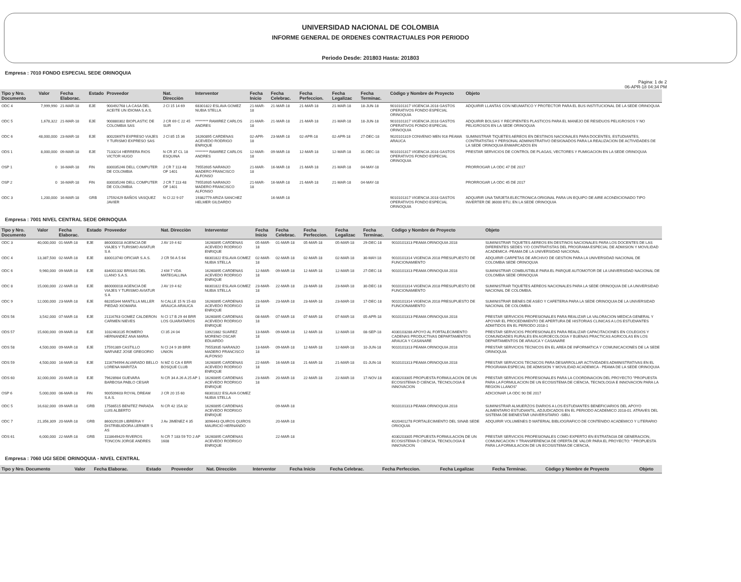UNIVERSIDAD NACIONAL DE COLOMBIA
INFORME GENERAL DE ORDENES CONTRACTUALES POR PERIODO
Periodo Desde: 201803 Hasta: 201803
Empresa : 7010 FONDO ESPECIAL SEDE ORINOQUIA
Pàgina: 1 de 2
06-APR-18 04:34 PM
| Tipo y Nro. Documento | Valor | Fecha Elaborac. | Estado | Proveedor | Nat. Direcciòn | Interventor | Fecha Inicio | Fecha Celebrac. | Fecha Perfeccion. | Fecha Legalizac | Fecha Terminac. | Còdigo y Nombre de Proyecto | Objeto |
| --- | --- | --- | --- | --- | --- | --- | --- | --- | --- | --- | --- | --- | --- |
| ODC 4 | 7,999,990 | 21-MAR-18 | EJE | 900492768 LA CASA DEL ACEITE UN IDIOMA S.A.S. | J Cl 15 14 69 | 68301822 ESLAVA GOMEZ NUBIA STELLA | 21-MAR-18 | 21-MAR-18 | 21-MAR-18 | 21-MAR-18 | 18-JUN-18 | 9010101317 VIGENCIA 2018 GASTOS OPERATIVOS FONDO ESPECIAL ORINOQUIA | ADQUIRIR LLANTAS CON NEUMATICO Y PROTECTOR PARA EL BUS INSTITUCIONAL DE LA SEDE ORINOQUIA |
| ODC 5 | 1,678,322 | 21-MAR-18 | EJE | 900880302 BIOPLASTIC DE COLOMBIA SAS | J CR 69 C 22 45 SUR | ********* RAMIREZ CARLOS ANDRES | 21-MAR-18 | 21-MAR-18 | 21-MAR-18 | 21-MAR-18 | 18-JUN-18 | 9010101317 VIGENCIA 2018 GASTOS OPERATIVOS FONDO ESPECIAL ORINOQUIA | ADQUIRIR BOLSAS Y RECIPIENTES PLASTICOS PARA EL MANEJO DE RESIDUOS PELIGROSOS Y NO PELIGROSOS EN LA SEDE ORINOQUIA |
| ODC 6 | 48,000,000 | 23-MAR-18 | EJE | 800206979 EXPRESO VIAJES Y TURISMO EXPRESO SAS | J Cl 85 15 36 | 16260895 CARDENAS ACEVEDO RODRIGO ENRIQUE | 02-APR-18 | 23-MAR-18 | 02-APR-18 | 02-APR-18 | 27-DEC-18 | 9020101319 CONVENIO MEN 916 PEAMA ARAUCA | SUMINISTRAR TIQUETES AEREOS EN DESTINOS NACIONALES PARA DOCENTES, ESTUDIANTES, CONTRATISTAS Y PERSONAL ADMINISTRATIVO DESIGNADOS PARA LA REALIZACION DE ACTIVIDADES DE LA SEDE ORINOQUIA ENMARCADOS EN |
| ODS 1 | 8,000,000 | 09-MAR-18 | EJE | 7133214 HERRERA RIOS VICTOR HUGO | N CR 37 CL 18 ESQUINA | ********* RAMIREZ CARLOS ANDRES | 12-MAR-18 | 09-MAR-18 | 12-MAR-18 | 12-MAR-18 | 31-DEC-18 | 9010101317 VIGENCIA 2018 GASTOS OPERATIVOS FONDO ESPECIAL ORINOQUIA | PRESTAR SERVICIOS DE CONTROL DE PLAGAS, VECTORES Y FUMIGACION EN LA SEDE ORINOQUIA |
| OSP 1 | 0 | 16-MAR-18 | FIN | 830035246 DELL COMPUTER DE COLOMBIA | J CR 7 113 48 OF 1401 | 79553935 NARANJO MADERO FRANCISCO ALFONSO | 21-MAR-18 | 16-MAR-18 | 21-MAR-18 | 21-MAR-18 | 04-MAY-18 | | PRORROGAR LA ODC 47 DE 2017 |
| OSP 2 | 0 | 16-MAR-18 | FIN | 830035246 DELL COMPUTER DE COLOMBIA | J CR 7 113 48 OF 1401 | 79553935 NARANJO MADERO FRANCISCO ALFONSO | 21-MAR-18 | 16-MAR-18 | 21-MAR-18 | 21-MAR-18 | 04-MAY-18 | | PRORROGAR LA ODC 45 DE 2017 |
| ODC 3 | 1,200,000 | 16-MAR-18 | GRB | 17592429 BAÑOS VASQUEZ JAVIER | N Cl 22 9 07 | 19382779 ARIZA SANCHEZ HELMER GILDARDO | | 16-MAR-18 | | | | 9010101317 VIGENCIA 2018 GASTOS OPERATIVOS FONDO ESPECIAL ORINOQUIA | ADQUIRIR UNA TARJETA ELECTRONICA ORIGINAL PARA UN EQUIPO DE AIRE ACONDICIONADO TIPO INVERTER DE 36000 BTU, EN LA SEDE ORINOQUIA |
Empresa : 7001 NIVEL CENTRAL SEDE ORINOQUIA
| Tipo y Nro. Documento | Valor | Fecha Elaborac. | Estado | Proveedor | Nat. Direcciòn | Interventor | Fecha Inicio | Fecha Celebrac. | Fecha Perfeccion. | Fecha Legalizac | Fecha Terminac. | Còdigo y Nombre de Proyecto | Objeto |
| --- | --- | --- | --- | --- | --- | --- | --- | --- | --- | --- | --- | --- | --- |
| ODC 3 | 40,000,000 | 01-MAR-18 | EJE | 860000018 AGENCIA DE VIAJES Y TURISMO AVIATUR S A | J AV 19 4 62 | 16260895 CARDENAS ACEVEDO RODRIGO ENRIQUE | 05-MAR-18 | 01-MAR-18 | 05-MAR-18 | 05-MAR-18 | 29-DEC-18 | 9010101313 PEAMA ORINOQUIA 2018 | SUMINISTRAR TIQUETES AEREOS EN DESTINOS NACIONALES PARA LOS DOCENTES DE LAS DIFERENTES SEDES Y/O CONTRATISTAS DEL PROGRAMA ESPECIAL DE ADMISION Y MOVILIDAD ACADEMICA -PEAMA DE LA UNIVERSIDAD NACIONAL |
| ODC 4 | 13,387,500 | 02-MAR-18 | EJE | 830013740 OFICIAR S.A.S. | J CR 56 A 5 64 | 68301822 ESLAVA GOMEZ NUBIA STELLA | 02-MAR-18 | 02-MAR-18 | 02-MAR-18 | 02-MAR-18 | 30-MAY-18 | 9010101314 VIGENCIA 2018 PRESUPUESTO DE FUNCIONAMIENTO | ADQUIRIR CARPETAS DE ARCHIVO DE GESTION PARA LA UNIVERSIDAD NACIONAL DE COLOMBIA SEDE ORINOQUIA |
| ODC 6 | 9,960,000 | 09-MAR-18 | EJE | 834001332 BRISAS DEL LLANO S.A.S. | J KM 7 VDA MATEGALLINA | 16260895 CARDENAS ACEVEDO RODRIGO ENRIQUE | 12-MAR-18 | 09-MAR-18 | 12-MAR-18 | 12-MAR-18 | 27-DEC-18 | 9010101313 PEAMA ORINOQUIA 2018 | SUMINISTRAR COMBUSTIBLE PARA EL PARQUE AUTOMOTOR DE LA UNIVERSIDAD NACIONAL DE COLOMBIA SEDE ORINOQUIA |
| ODC 8 | 15,000,000 | 22-MAR-18 | EJE | 860000018 AGENCIA DE VIAJES Y TURISMO AVIATUR S A | J AV 19 4 62 | 68301822 ESLAVA GOMEZ NUBIA STELLA | 23-MAR-18 | 22-MAR-18 | 23-MAR-18 | 23-MAR-18 | 30-DEC-18 | 9010101314 VIGENCIA 2018 PRESUPUESTO DE FUNCIONAMIENTO | SUMINISTRAR TIQUETES AEREOS NACIONALES PARA LA SEDE ORINOQUIA DE LA UNIVERSIDAD NACIONAL DE COLOMBIA. |
| ODC 9 | 12,000,000 | 23-MAR-18 | EJE | 68285344 MANTILLA MILLER PIEDAD XIOMARA | N CALLE 15 N 15-83 ARAUCA-ARAUCA | 16260895 CARDENAS ACEVEDO RODRIGO ENRIQUE | 23-MAR-18 | 23-MAR-18 | 23-MAR-18 | 23-MAR-18 | 17-DEC-18 | 9010101314 VIGENCIA 2018 PRESUPUESTO DE FUNCIONAMIENTO | SUMINISTRAR BIENES DE ASEO Y CAFETERIA PARA LA SEDE ORINOQUIA DE LA UNIVERSIDAD NACIONAL DE COLOMBIA |
| ODS 56 | 3,542,000 | 07-MAR-18 | EJE | 21116763 GOMEZ CALDERON CARMEN NIEVES | N Cl 17 B 29 44 BRR LOS GUARATAROS | 16260895 CARDENAS ACEVEDO RODRIGO ENRIQUE | 08-MAR-18 | 07-MAR-18 | 07-MAR-18 | 07-MAR-18 | 05-APR-18 | 9010101313 PEAMA ORINOQUIA 2018 | PRESTAR SERVICIOS PROFESIONALES PARA REALIZAR LA VALORACION MEDICA GENERAL Y APOYAR EL PROCEDIMIENTO DE APERTURA DE HISTORIAS CLINICAS A LOS ESTUDIANTES ADMITIDOS EN EL PERIODO 2018-1 |
| ODS 57 | 15,600,000 | 09-MAR-18 | EJE | 1032463135 ROMERO HERNANDEZ ANA MARIA | Cl 35 24 04 | 13921882 SUAREZ MORENO OSCAR EDUARDO | 13-MAR-18 | 09-MAR-18 | 12-MAR-18 | 12-MAR-18 | 08-SEP-18 | 4030103288 APOYO AL FORTALECIMIENTO CADENAS PRODUCTIVAS DEPARTAMENTOS ARAUCA Y CASANARE | PRESTAR SERVICIOS PROFESIONALES PARA REALIZAR CAPACITACIONES EN COLEGIOS Y COMUNIDADES RURALES EN AGROECOLOGIA Y BUENAS PRACTICAS AGRICOLAS EN LOS DEPARTAMENTOS DE ARAUCA Y CASANARE |
| ODS 58 | 4,500,000 | 09-MAR-18 | EJE | 17591389 CASTILLO NARVAEZ JOSE GREGORIO | N Cl 24 9 39 BRR UNION | 79553935 NARANJO MADERO FRANCISCO ALFONSO | 13-MAR-18 | 09-MAR-18 | 12-MAR-18 | 12-MAR-18 | 10-JUN-18 | 9010101313 PEAMA ORINOQUIA 2018 | PRESTAR SERVICIOS TECNICOS EN EL AREA DE INFORMATICA Y COMUNICACIONES DE LA SEDE ORINOQUIA |
| ODS 59 | 4,500,000 | 16-MAR-18 | EJE | 1116794994 ALVARADO BELLO LORENA MARITZA | N MZ G CA 4 BRR BOSQUE CLUB | 16260895 CARDENAS ACEVEDO RODRIGO ENRIQUE | 22-MAR-18 | 16-MAR-18 | 21-MAR-18 | 21-MAR-18 | 01-JUN-18 | 9010101313 PEAMA ORINOQUIA 2018 | PRESTAR SERVICIOS TECNICOS PARA DESARROLLAR ACTIVIDADES ADMINISTRATIVAS EN EL PROGRAMA ESPECIAL DE ADMISION Y MOVILIDAD ACADEMICA - PEAMA DE LA SEDE ORINOQUIA |
| ODS 60 | 32,000,000 | 20-MAR-18 | EJE | 79628984 GUEVARA BARBOSA PABLO CESAR | N CR 34 A 26 A 25 AP 1 | 16260895 CARDENAS ACEVEDO RODRIGO ENRIQUE | 23-MAR-18 | 20-MAR-18 | 22-MAR-18 | 22-MAR-18 | 17-NOV-18 | 4030203305 PROPUESTA FORMULACION DE UN ECOSISTEMA D CIENCIA, TECNOLOGIA E INNOVACION | PRESTAR SERVICIOS PROFESIONALES PARA LA COORDINACION DEL PROYECTO "PROPUESTA PARA LA FORMULACION DE UN ECOSISTEMA DE CIENCIA, TECNOLOGIA E INNOVACION PARA LA REGION LLANOS" |
| OSP 6 | 5,000,000 | 06-MAR-18 | FIN | 900509603 ROYAL DREAM S.A.S. | J CR 20 15 60 | 68301822 ESLAVA GOMEZ NUBIA STELLA | | | | | | | ADICIONAR LA ODC 90 DE 2017 |
| ODC 5 | 16,632,000 | 09-MAR-18 | GRB | 17586515 BENITEZ PARADA LUIS ALBERTO | N CR 42 15A 32 | 16260895 CARDENAS ACEVEDO RODRIGO ENRIQUE | | 09-MAR-18 | | | | 9010101313 PEAMA ORINOQUIA 2018 | SUMINISTRAR ALMUERZOS DIARIOS A LOS ESTUDIANTES BENEFICIARIOS DEL APOYO ALIMENTARIO ESTUDIANTIL, ADJUDICADOS EN EL PERIODO ACADEMICO 2018-01. ATRAVES DEL SISTEMA DE BIENESTAR UNIVERSITARIO -SIBU. |
| ODC 7 | 21,356,309 | 20-MAR-18 | GRB | 860029109 LIBRERIA Y DISTRIBUIDORA LERNER S AS | J Av JIMENEZ 4 35 | 3096443 QUIROS QUIROS MAURICIO HERNANDO | | 20-MAR-18 | | | | 4020401278 FORTALECIMIENTO DEL SINAB SEDE ORIOQUIA | ADQUIRIR VOLUMENES D MATERIAL BIBLIOGRAFICO DE CONTENIDO ACADEMICO Y LITERARIO |
| ODS 61 | 6,000,000 | 22-MAR-18 | GRB | 1118649429 RIVEROS TONCON JORGE ANDRES | N CR 7 183 59 TO 2 AP 1608 | 16260895 CARDENAS ACEVEDO RODRIGO ENRIQUE | | 22-MAR-18 | | | | 4030203305 PROPUESTA FORMULACION DE UN ECOSISTEMA D CIENCIA, TECNOLOGIA E INNOVACION | PRESTAR SERVICIOS PROFESIONALES COMO EXPERTO EN ESTRATAGIA DE GENERACION, COMUNICACION Y TRANSFERENCIA DE OFERTA DE VALOR PARA EL PROYECTO: " PROPUESTA PARA LA FORMULACION DE UN ECOSISTEMA DE CIENCIA, |
Empresa : 7060 UGI SEDE ORINOQUIA - NIVEL CENTRAL
| Tipo y Nro. Documento | Valor | Fecha Elaborac. | Estado | Proveedor | Nat. Direcciòn | Interventor | Fecha Inicio | Fecha Celebrac. | Fecha Perfeccion. | Fecha Legalizac | Fecha Terminac. | Còdigo y Nombre de Proyecto | Objeto |
| --- | --- | --- | --- | --- | --- | --- | --- | --- | --- | --- | --- | --- | --- |